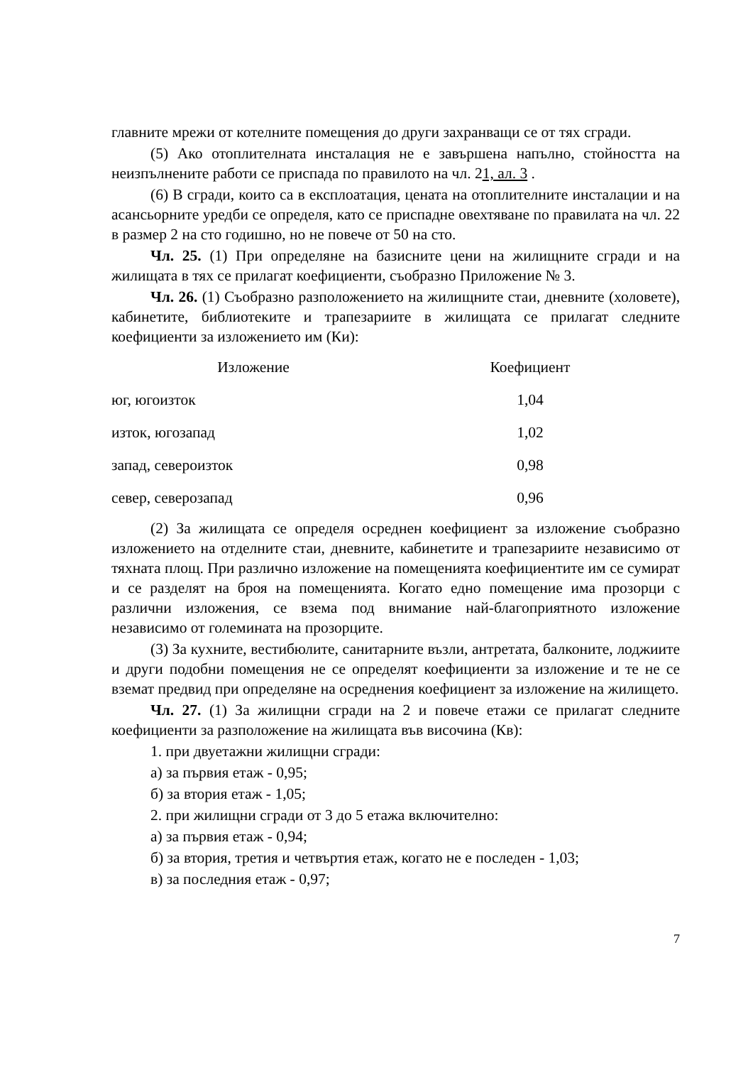главните мрежи от котелните помещения до други захранващи се от тях сгради.
(5) Ако отоплителната инсталация не е завършена напълно, стойността на неизпълнените работи се приспада по правилото на чл. 21, ал. 3 .
(6) В сгради, които са в експлоатация, цената на отоплителните инсталации и на асансьорните уредби се определя, като се приспадне овехтяване по правилата на чл. 22 в размер 2 на сто годишно, но не повече от 50 на сто.
Чл. 25. (1) При определяне на базисните цени на жилищните сгради и на жилищата в тях се прилагат коефициенти, съобразно Приложение № 3.
Чл. 26. (1) Съобразно разположението на жилищните стаи, дневните (холовете), кабинетите, библиотеките и трапезариите в жилищата се прилагат следните коефициенти за изложението им (Ки):
| Изложение | Коефициент |
| --- | --- |
| юг, югоизток | 1,04 |
| изток, югозапад | 1,02 |
| запад, североизток | 0,98 |
| север, северозапад | 0,96 |
(2) За жилищата се определя осреднен коефициент за изложение съобразно изложението на отделните стаи, дневните, кабинетите и трапезариите независимо от тяхната площ. При различно изложение на помещенията коефициентите им се сумират и се разделят на броя на помещенията. Когато едно помещение има прозорци с различни изложения, се взема под внимание най-благоприятното изложение независимо от големината на прозорците.
(3) За кухните, вестибюлите, санитарните възли, антретата, балконите, лоджиите и други подобни помещения не се определят коефициенти за изложение и те не се вземат предвид при определяне на осреднения коефициент за изложение на жилището.
Чл. 27. (1) За жилищни сгради на 2 и повече етажи се прилагат следните коефициенти за разположение на жилищата във височина (Кв):
1. при двуетажни жилищни сгради:
а) за първия етаж - 0,95;
б) за втория етаж - 1,05;
2. при жилищни сгради от 3 до 5 етажа включително:
а) за първия етаж - 0,94;
б) за втория, третия и четвъртия етаж, когато не е последен - 1,03;
в) за последния етаж - 0,97;
7